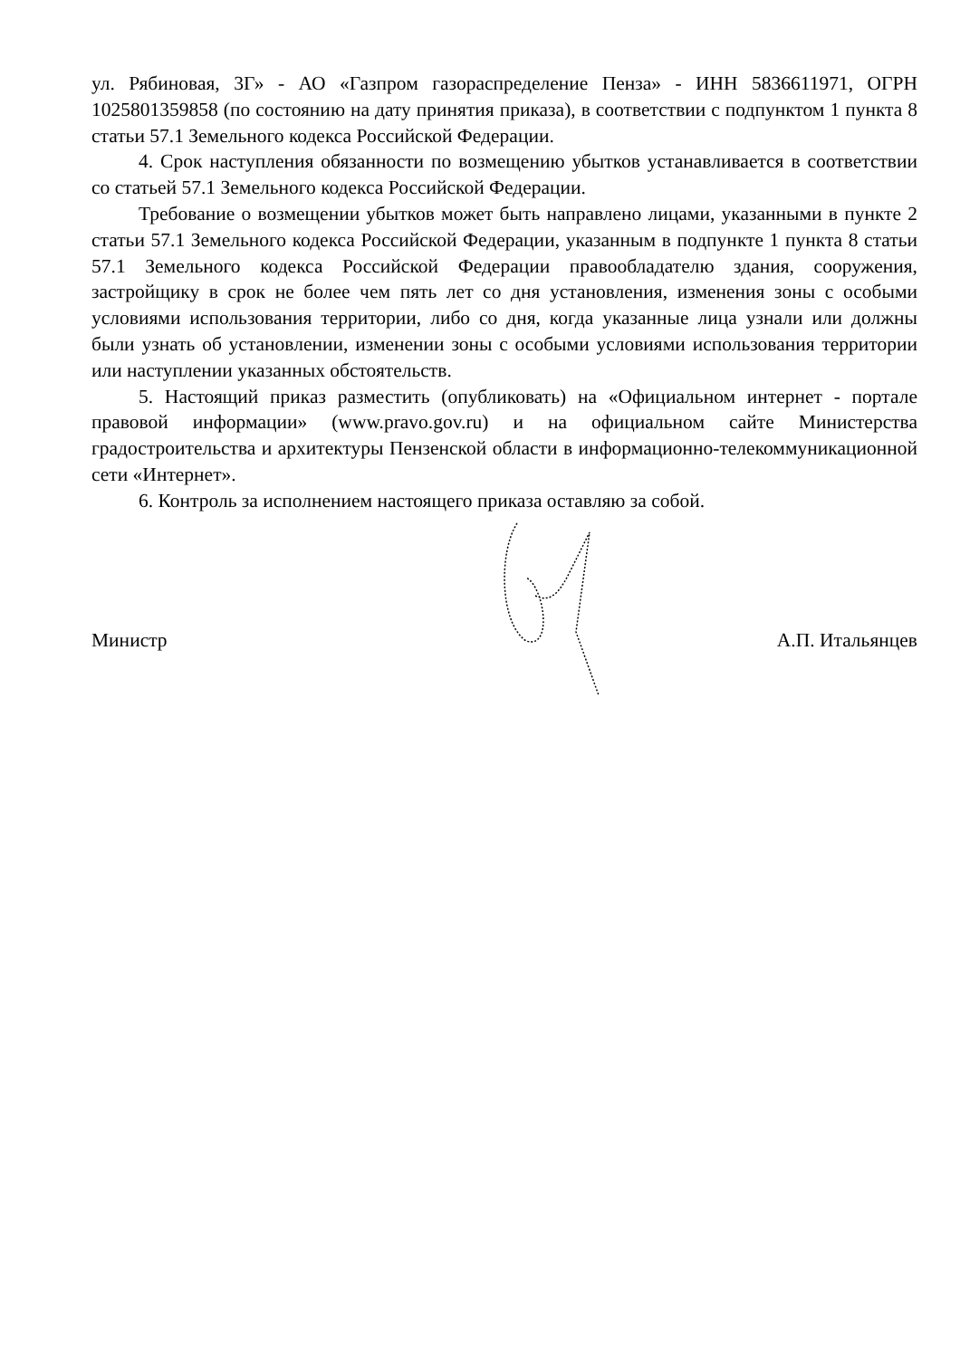ул. Рябиновая, 3Г» - АО «Газпром газораспределение Пенза» - ИНН 5836611971, ОГРН 1025801359858 (по состоянию на дату принятия приказа), в соответствии с подпунктом 1 пункта 8 статьи 57.1 Земельного кодекса Российской Федерации.
4. Срок наступления обязанности по возмещению убытков устанавливается в соответствии со статьей 57.1 Земельного кодекса Российской Федерации.
Требование о возмещении убытков может быть направлено лицами, указанными в пункте 2 статьи 57.1 Земельного кодекса Российской Федерации, указанным в подпункте 1 пункта 8 статьи 57.1 Земельного кодекса Российской Федерации правообладателю здания, сооружения, застройщику в срок не более чем пять лет со дня установления, изменения зоны с особыми условиями использования территории, либо со дня, когда указанные лица узнали или должны были узнать об установлении, изменении зоны с особыми условиями использования территории или наступлении указанных обстоятельств.
5. Настоящий приказ разместить (опубликовать) на «Официальном интернет - портале правовой информации» (www.pravo.gov.ru) и на официальном сайте Министерства градостроительства и архитектуры Пензенской области в информационно-телекоммуникационной сети «Интернет».
6. Контроль за исполнением настоящего приказа оставляю за собой.
Министр А.П. Итальянцев